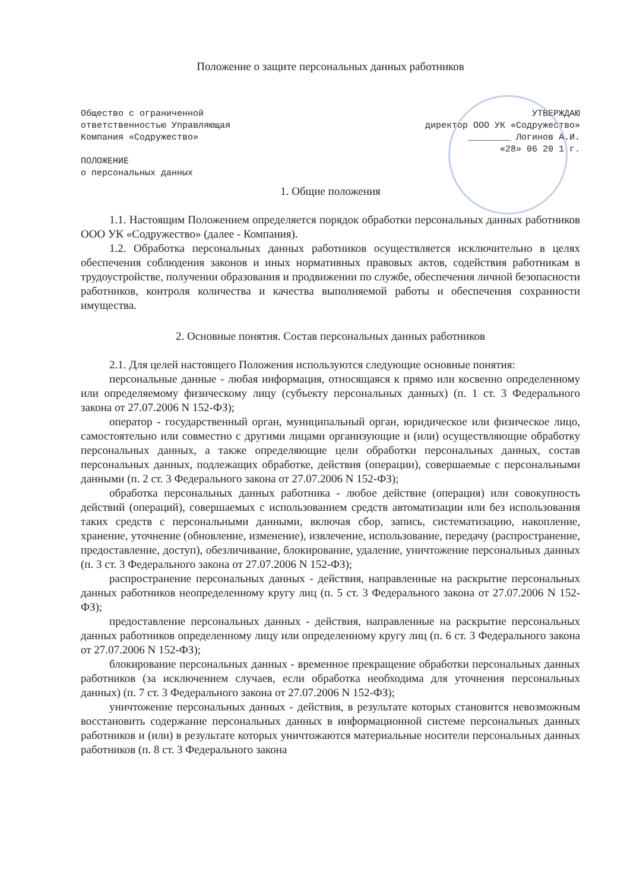Положение о защите персональных данных работников
Общество с ограниченной
ответственностью Управляющая
Компания «Содружество»
ПОЛОЖЕНИЕ
о персональных данных
УТВЕРЖДАЮ
директор ООО УК «Содружество»
________ Логинов А.И.
«28» 06 20 1 г.
1. Общие положения
1.1. Настоящим Положением определяется порядок обработки персональных данных работников ООО УК «Содружество» (далее - Компания).
1.2. Обработка персональных данных работников осуществляется исключительно в целях обеспечения соблюдения законов и иных нормативных правовых актов, содействия работникам в трудоустройстве, получении образования и продвижении по службе, обеспечения личной безопасности работников, контроля количества и качества выполняемой работы и обеспечения сохранности имущества.
2. Основные понятия. Состав персональных данных работников
2.1. Для целей настоящего Положения используются следующие основные понятия:
персональные данные - любая информация, относящаяся к прямо или косвенно определенному или определяемому физическому лицу (субъекту персональных данных) (п. 1 ст. 3 Федерального закона от 27.07.2006 N 152-ФЗ);
оператор - государственный орган, муниципальный орган, юридическое или физическое лицо, самостоятельно или совместно с другими лицами организующие и (или) осуществляющие обработку персональных данных, а также определяющие цели обработки персональных данных, состав персональных данных, подлежащих обработке, действия (операции), совершаемые с персональными данными (п. 2 ст. 3 Федерального закона от 27.07.2006 N 152-ФЗ);
обработка персональных данных работника - любое действие (операция) или совокупность действий (операций), совершаемых с использованием средств автоматизации или без использования таких средств с персональными данными, включая сбор, запись, систематизацию, накопление, хранение, уточнение (обновление, изменение), извлечение, использование, передачу (распространение, предоставление, доступ), обезличивание, блокирование, удаление, уничтожение персональных данных (п. 3 ст. 3 Федерального закона от 27.07.2006 N 152-ФЗ);
распространение персональных данных - действия, направленные на раскрытие персональных данных работников неопределенному кругу лиц (п. 5 ст. 3 Федерального закона от 27.07.2006 N 152-ФЗ);
предоставление персональных данных - действия, направленные на раскрытие персональных данных работников определенному лицу или определенному кругу лиц (п. 6 ст. 3 Федерального закона от 27.07.2006 N 152-ФЗ);
блокирование персональных данных - временное прекращение обработки персональных данных работников (за исключением случаев, если обработка необходима для уточнения персональных данных) (п. 7 ст. 3 Федерального закона от 27.07.2006 N 152-ФЗ);
уничтожение персональных данных - действия, в результате которых становится невозможным восстановить содержание персональных данных в информационной системе персональных данных работников и (или) в результате которых уничтожаются материальные носители персональных данных работников (п. 8 ст. 3 Федерального закона